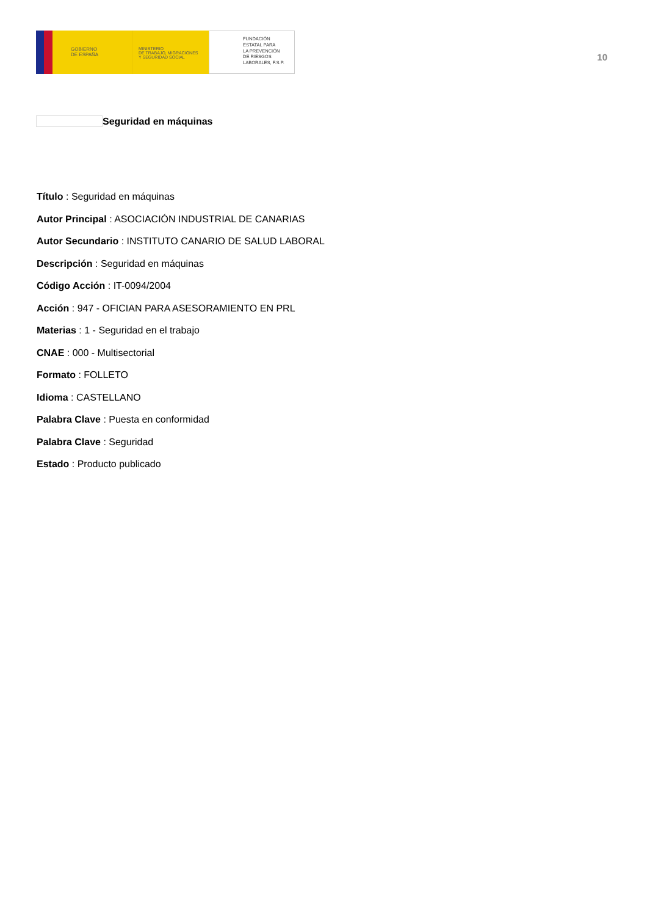GOBIERNO
DE ESPAÑA
MINISTERIO
DE TRABAJO, MIGRACIONES
Y SEGURIDAD SOCIAL
FUNDACIÓN
ESTATAL PARA
LA PREVENCIÓN
DE RIESGOS
LABORALES, F.S.P.
10
Seguridad en máquinas
Título : Seguridad en máquinas
Autor Principal : ASOCIACIÓN INDUSTRIAL DE CANARIAS
Autor Secundario : INSTITUTO CANARIO DE SALUD LABORAL
Descripción : Seguridad en máquinas
Código Acción : IT-0094/2004
Acción : 947 - OFICIAN PARA ASESORAMIENTO EN PRL
Materias : 1 - Seguridad en el trabajo
CNAE : 000 - Multisectorial
Formato : FOLLETO
Idioma : CASTELLANO
Palabra Clave : Puesta en conformidad
Palabra Clave : Seguridad
Estado : Producto publicado